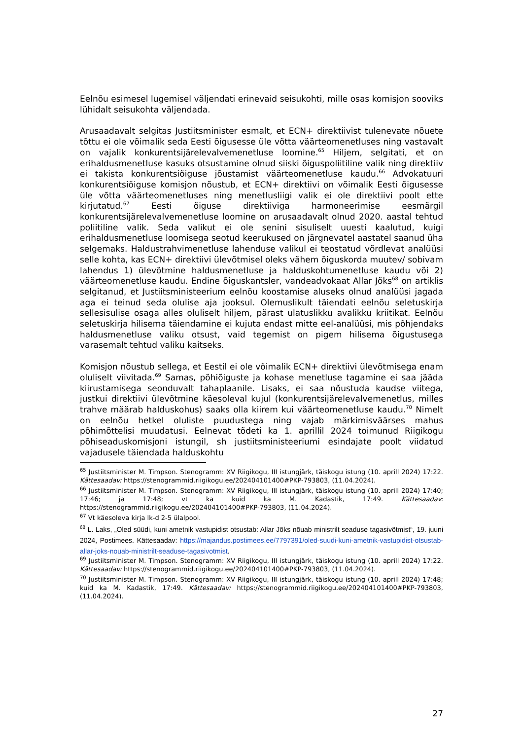Eelnõu esimesel lugemisel väljendati erinevaid seisukohti, mille osas komisjon sooviks lühidalt seisukohta väljendada.
Arusaadavalt selgitas Justiitsminister esmalt, et ECN+ direktiivist tulenevate nõuete tõttu ei ole võimalik seda Eesti õigusesse üle võtta väärteomenetluses ning vastavalt on vajalik konkurentsijärelevalvemenetluse loomine.<sup>65</sup> Hiljem, selgitati, et on erihaldusmenetluse kasuks otsustamine olnud siiski õiguspoliitiline valik ning direktiiv ei takista konkurentsiõiguse jõustamist väärteomenetluse kaudu.<sup>66</sup> Advokatuuri konkurentsiõiguse komisjon nõustub, et ECN+ direktiivi on võimalik Eesti õigusesse üle võtta väärteomenetluses ning menetlusliigi valik ei ole direktiivi poolt ette kirjutatud.<sup>67</sup> Eesti õiguse direktiiviga harmoneerimise eesmärgil konkurentsijärelevalvemenetluse loomine on arusaadavalt olnud 2020. aastal tehtud poliitiline valik. Seda valikut ei ole senini sisuliselt uuesti kaalutud, kuigi erihaldusmenetluse loomisega seotud keerukused on järgnevatel aastatel saanud üha selgemaks. Haldustrahvimenetluse lahenduse valikul ei teostatud võrdlevat analüüsi selle kohta, kas ECN+ direktiivi ülevõtmisel oleks vähem õiguskorda muutev/ sobivam lahendus 1) ülevõtmine haldusmenetluse ja halduskohtumenetluse kaudu või 2) väärteomenetluse kaudu. Endine õiguskantsler, vandeadvokaat Allar Jõks<sup>68</sup> on artiklis selgitanud, et Justiitsministeerium eelnõu koostamise aluseks olnud analüüsi jagada aga ei teinud seda olulise aja jooksul. Olemuslikult täiendati eelnõu seletuskirja sellesisulise osaga alles oluliselt hiljem, pärast ulatuslikku avalikku kriitikat. Eelnõu seletuskirja hilisema täiendamine ei kujuta endast mitte eel-analüüsi, mis põhjendaks haldusmenetluse valiku otsust, vaid tegemist on pigem hilisema õigustusega varasemalt tehtud valiku kaitseks.
Komisjon nõustub sellega, et Eestil ei ole võimalik ECN+ direktiivi ülevõtmisega enam oluliselt viivitada.<sup>69</sup> Samas, põhiõiguste ja kohase menetluse tagamine ei saa jääda kiirustamisega seonduvalt tahaplaanile. Lisaks, ei saa nõustuda kaudse viitega, justkui direktiivi ülevõtmine käesoleval kujul (konkurentsijärelevalvemenetlus, milles trahve määrab halduskohus) saaks olla kiirem kui väärteomenetluse kaudu.<sup>70</sup> Nimelt on eelnõu hetkel oluliste puudustega ning vajab märkimisväärses mahus põhimõttelisi muudatusi. Eelnevat tõdeti ka 1. aprillil 2024 toimunud Riigikogu põhiseaduskomisjoni istungil, sh justiitsministeeriumi esindajate poolt viidatud vajadusele täiendada halduskohtu
<sup>65</sup> Justiitsminister M. Timpson. Stenogramm: XV Riigikogu, III istungjärk, täiskogu istung (10. aprill 2024) 17:22. Kättesaadav: https://stenogrammid.riigikogu.ee/202404101400#PKP-793803, (11.04.2024).
<sup>66</sup> Justiitsminister M. Timpson. Stenogramm: XV Riigikogu, III istungjärk, täiskogu istung (10. aprill 2024) 17:40; 17:46; ja 17:48; vt ka kuid ka M. Kadastik, 17:49. Kättesaadav: https://stenogrammid.riigikogu.ee/202404101400#PKP-793803, (11.04.2024).
<sup>67</sup> Vt käesoleva kirja lk-d 2-5 ülalpool.
<sup>68</sup> L. Laks, „Oled süüdi, kuni ametnik vastupidist otsustab: Allar Jõks nõuab ministrilt seaduse tagasivõtmist“, 19. juuni 2024, Postimees. Kättesaadav: https://majandus.postimees.ee/7797391/oled-suudi-kuni-ametnik-vastupidist-otsustab-allar-joks-nouab-ministrilt-seaduse-tagasivotmist.
<sup>69</sup> Justiitsminister M. Timpson. Stenogramm: XV Riigikogu, III istungjärk, täiskogu istung (10. aprill 2024) 17:22. Kättesaadav: https://stenogrammid.riigikogu.ee/202404101400#PKP-793803, (11.04.2024).
<sup>70</sup> Justiitsminister M. Timpson. Stenogramm: XV Riigikogu, III istungjärk, täiskogu istung (10. aprill 2024) 17:48; kuid ka M. Kadastik, 17:49. Kättesaadav: https://stenogrammid.riigikogu.ee/202404101400#PKP-793803, (11.04.2024).
27